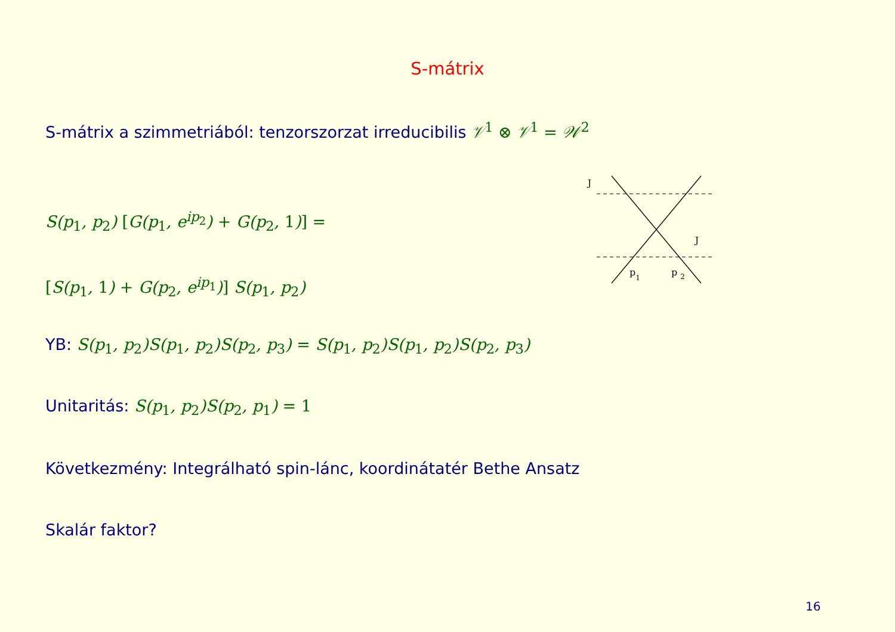S-mátrix
S-mátrix a szimmetriából: tenzorszorzat irreducibilis 𝒱<sup>1</sup> ⊗ 𝒱<sup>1</sup> = 𝒲<sup>2</sup>
S(p<sub>1</sub>, p<sub>2</sub>) [G(p<sub>1</sub>, e<sup>ip<sub>2</sub></sup>) + G(p<sub>2</sub>, 1)] =
[S(p<sub>1</sub>, 1) + G(p<sub>2</sub>, e<sup>ip<sub>1</sub></sup>)] S(p<sub>1</sub>, p<sub>2</sub>)
YB: S(p<sub>1</sub>, p<sub>2</sub>)S(p<sub>1</sub>, p<sub>2</sub>)S(p<sub>2</sub>, p<sub>3</sub>) = S(p<sub>1</sub>, p<sub>2</sub>)S(p<sub>1</sub>, p<sub>2</sub>)S(p<sub>2</sub>, p<sub>3</sub>)
Unitaritás: S(p<sub>1</sub>, p<sub>2</sub>)S(p<sub>2</sub>, p<sub>1</sub>) = 1
Következmény: Integrálható spin-lánc, koordinátatér Bethe Ansatz
Skalár faktor?
J
J
p1
p 2
16